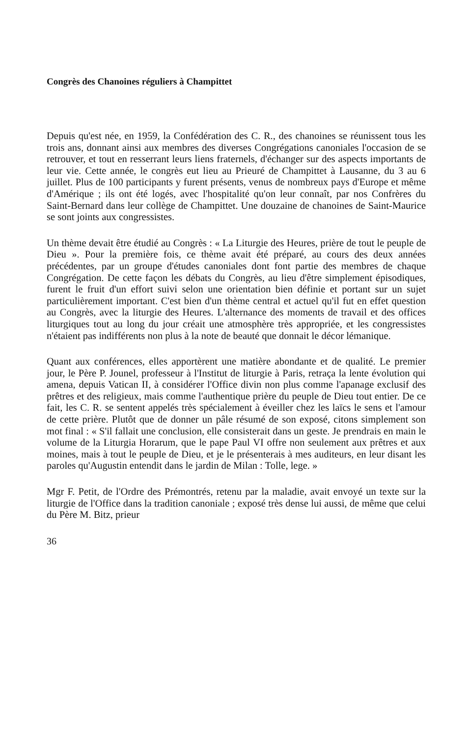Congrès des Chanoines réguliers à Champittet
Depuis qu'est née, en 1959, la Confédération des C. R., des chanoines se réunissent tous les trois ans, donnant ainsi aux membres des diverses Congrégations canoniales l'occasion de se retrouver, et tout en resserrant leurs liens fraternels, d'échanger sur des aspects importants de leur vie. Cette année, le congrès eut lieu au Prieuré de Champittet à Lausanne, du 3 au 6 juillet. Plus de 100 participants y furent présents, venus de nombreux pays d'Europe et même d'Amérique ; ils ont été logés, avec l'hospitalité qu'on leur connaît, par nos Confrères du Saint-Bernard dans leur collège de Champittet. Une douzaine de chanoines de Saint-Maurice se sont joints aux congressistes.
Un thème devait être étudié au Congrès : « La Liturgie des Heures, prière de tout le peuple de Dieu ». Pour la première fois, ce thème avait été préparé, au cours des deux années précédentes, par un groupe d'études canoniales dont font partie des membres de chaque Congrégation. De cette façon les débats du Congrès, au lieu d'être simplement épisodiques, furent le fruit d'un effort suivi selon une orientation bien définie et portant sur un sujet particulièrement important. C'est bien d'un thème central et actuel qu'il fut en effet question au Congrès, avec la liturgie des Heures. L'alternance des moments de travail et des offices liturgiques tout au long du jour créait une atmosphère très appropriée, et les congressistes n'étaient pas indifférents non plus à la note de beauté que donnait le décor lémanique.
Quant aux conférences, elles apportèrent une matière abondante et de qualité. Le premier jour, le Père P. Jounel, professeur à l'Institut de liturgie à Paris, retraça la lente évolution qui amena, depuis Vatican II, à considérer l'Office divin non plus comme l'apanage exclusif des prêtres et des religieux, mais comme l'authentique prière du peuple de Dieu tout entier. De ce fait, les C. R. se sentent appelés très spécialement à éveiller chez les laïcs le sens et l'amour de cette prière. Plutôt que de donner un pâle résumé de son exposé, citons simplement son mot final : « S'il fallait une conclusion, elle consisterait dans un geste. Je prendrais en main le volume de la Liturgia Horarum, que le pape Paul VI offre non seulement aux prêtres et aux moines, mais à tout le peuple de Dieu, et je le présenterais à mes auditeurs, en leur disant les paroles qu'Augustin entendit dans le jardin de Milan : Tolle, lege. »
Mgr F. Petit, de l'Ordre des Prémontrés, retenu par la maladie, avait envoyé un texte sur la liturgie de l'Office dans la tradition canoniale ; exposé très dense lui aussi, de même que celui du Père M. Bitz, prieur
36